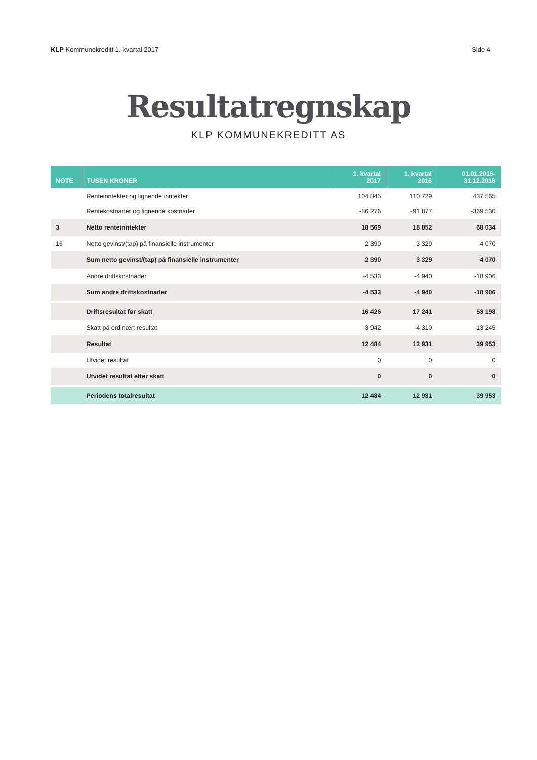KLP Kommunekreditt 1. kvartal 2017
Side 4
Resultatregnskap
KLP KOMMUNEKREDITT AS
| NOTE | TUSEN KRONER | 1. kvartal 2017 | 1. kvartal 2016 | 01.01.2016- 31.12.2016 |
| --- | --- | --- | --- | --- |
| | Renteinntekter og lignende inntekter | 104 845 | 110 729 | 437 565 |
| | Rentekostnader og lignende kostnader | -86 276 | -91 877 | -369 530 |
| 3 | Netto renteinntekter | 18 569 | 18 852 | 68 034 |
| 16 | Netto gevinst/(tap) på finansielle instrumenter | 2 390 | 3 329 | 4 070 |
| | Sum netto gevinst/(tap) på finansielle instrumenter | 2 390 | 3 329 | 4 070 |
| | Andre driftskostnader | -4 533 | -4 940 | -18 906 |
| | Sum andre driftskostnader | -4 533 | -4 940 | -18 906 |
| | Driftsresultat før skatt | 16 426 | 17 241 | 53 198 |
| | Skatt på ordinært resultat | -3 942 | -4 310 | -13 245 |
| | Resultat | 12 484 | 12 931 | 39 953 |
| | Utvidet resultat | 0 | 0 | 0 |
| | Utvidet resultat etter skatt | 0 | 0 | 0 |
| | Periodens totalresultat | 12 484 | 12 931 | 39 953 |